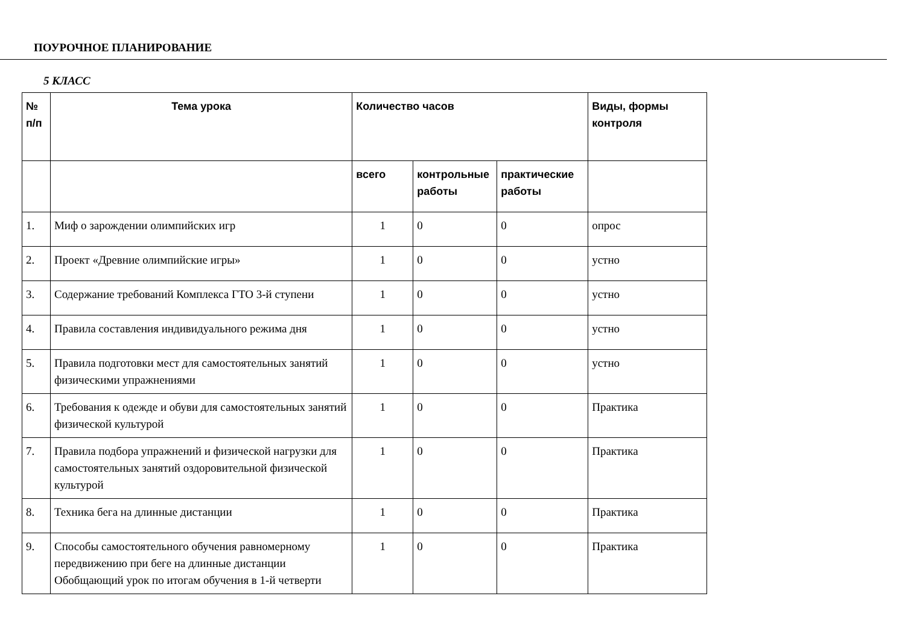ПОУРОЧНОЕ ПЛАНИРОВАНИЕ
5 КЛАСС
| № п/п | Тема урока | Количество часов | | | Виды, формы контроля |
| --- | --- | --- | --- | --- | --- |
| | | всего | контрольные работы | практические работы | |
| 1. | Миф о зарождении олимпийских игр | 1 | 0 | 0 | опрос |
| 2. | Проект «Древние олимпийские игры» | 1 | 0 | 0 | устно |
| 3. | Содержание требований Комплекса ГТО 3-й ступени | 1 | 0 | 0 | устно |
| 4. | Правила составления индивидуального режима дня | 1 | 0 | 0 | устно |
| 5. | Правила подготовки мест для самостоятельных занятий физическими упражнениями | 1 | 0 | 0 | устно |
| 6. | Требования к одежде и обуви для самостоятельных занятий физической культурой | 1 | 0 | 0 | Практика |
| 7. | Правила подбора упражнений и физической нагрузки для самостоятельных занятий оздоровительной физической культурой | 1 | 0 | 0 | Практика |
| 8. | Техника бега на длинные дистанции | 1 | 0 | 0 | Практика |
| 9. | Способы самостоятельного обучения равномерному передвижению при беге на длинные дистанции Обобщающий урок по итогам обучения в 1-й четверти | 1 | 0 | 0 | Практика |